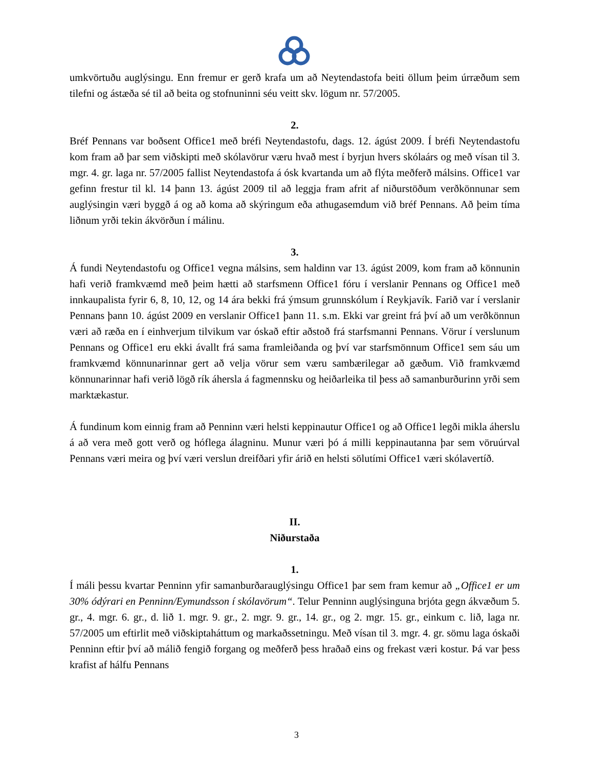umkvörtuðu auglýsingu. Enn fremur er gerð krafa um að Neytendastofa beiti öllum þeim úrræðum sem tilefni og ástæða sé til að beita og stofnuninni séu veitt skv. lögum nr. 57/2005.
2.
Bréf Pennans var boðsent Office1 með bréfi Neytendastofu, dags. 12. ágúst 2009. Í bréfi Neytendastofu kom fram að þar sem viðskipti með skólavörur væru hvað mest í byrjun hvers skólaárs og með vísan til 3. mgr. 4. gr. laga nr. 57/2005 fallist Neytendastofa á ósk kvartanda um að flýta meðferð málsins. Office1 var gefinn frestur til kl. 14 þann 13. ágúst 2009 til að leggja fram afrit af niðurstöðum verðkönnunar sem auglýsingin væri byggð á og að koma að skýringum eða athugasemdum við bréf Pennans. Að þeim tíma liðnum yrði tekin ákvörðun í málinu.
3.
Á fundi Neytendastofu og Office1 vegna málsins, sem haldinn var 13. ágúst 2009, kom fram að könnunin hafi verið framkvæmd með þeim hætti að starfsmenn Office1 fóru í verslanir Pennans og Office1 með innkaupalista fyrir 6, 8, 10, 12, og 14 ára bekki frá ýmsum grunnskólum í Reykjavík. Farið var í verslanir Pennans þann 10. ágúst 2009 en verslanir Office1 þann 11. s.m. Ekki var greint frá því að um verðkönnun væri að ræða en í einhverjum tilvikum var óskað eftir aðstoð frá starfsmanni Pennans. Vörur í verslunum Pennans og Office1 eru ekki ávallt frá sama framleiðanda og því var starfsmönnum Office1 sem sáu um framkvæmd könnunarinnar gert að velja vörur sem væru sambærilegar að gæðum. Við framkvæmd könnunarinnar hafi verið lögð rík áhersla á fagmennsku og heiðarleika til þess að samanburðurinn yrði sem marktækastur.
Á fundinum kom einnig fram að Penninn væri helsti keppinautur Office1 og að Office1 legði mikla áherslu á að vera með gott verð og hóflega álagninu. Munur væri þó á milli keppinautanna þar sem vöruúrval Pennans væri meira og því væri verslun dreifðari yfir árið en helsti sölutími Office1 væri skólavertíð.
II.
Niðurstaða
1.
Í máli þessu kvartar Penninn yfir samanburðarauglýsingu Office1 þar sem fram kemur að „Office1 er um 30% ódýrari en Penninn/Eymundsson í skólavörum“. Telur Penninn auglýsinguna brjóta gegn ákvæðum 5. gr., 4. mgr. 6. gr., d. lið 1. mgr. 9. gr., 2. mgr. 9. gr., 14. gr., og 2. mgr. 15. gr., einkum c. lið, laga nr. 57/2005 um eftirlit með viðskiptaháttum og markaðssetningu. Með vísan til 3. mgr. 4. gr. sömu laga óskaði Penninn eftir því að málið fengið forgang og meðferð þess hraðað eins og frekast væri kostur. Þá var þess krafist af hálfu Pennans
3